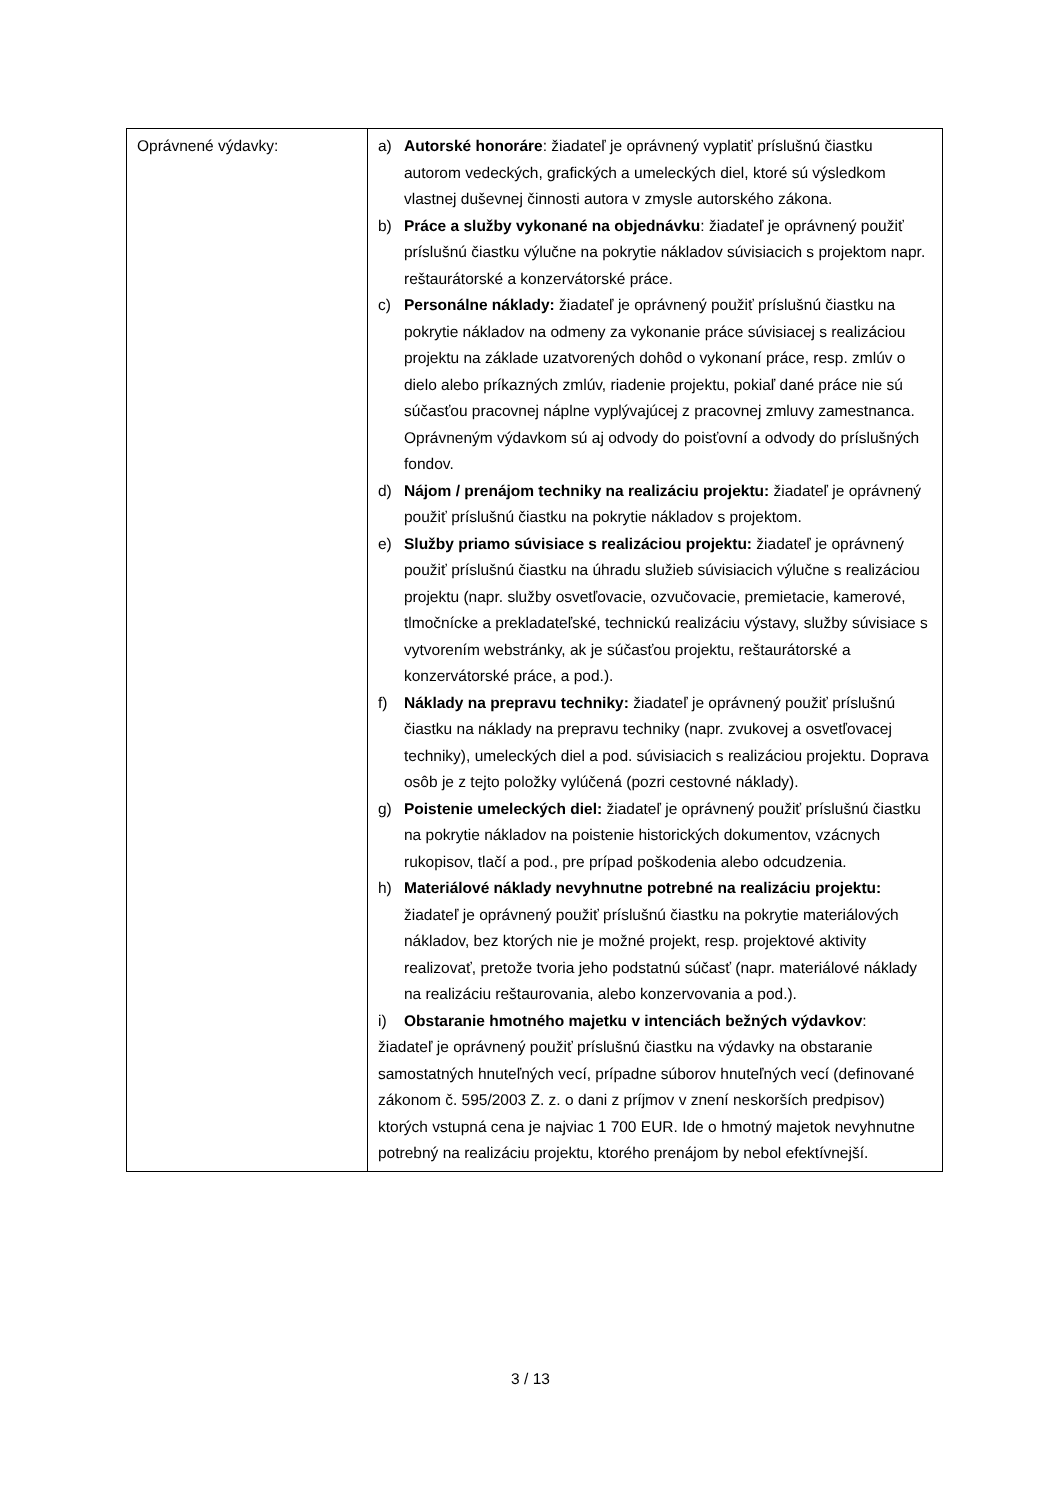| Oprávnené výdavky: | a) Autorské honoráre : žiadateľ je oprávnený vyplatiť príslušnú čiastku autorom vedeckých, grafických a umeleckých diel, ktoré sú výsledkom vlastnej duševnej činnosti autora v zmysle autorského zákona. b) Práce a služby vykonané na objednávku : žiadateľ je oprávnený použiť príslušnú čiastku výlučne na pokrytie nákladov súvisiacich s projektom napr. reštaurátorské a konzervátorské práce. c) Personálne náklady: žiadateľ je oprávnený použiť príslušnú čiastku na pokrytie nákladov na odmeny za vykonanie práce súvisiacej s realizáciou projektu na základe uzatvorených dohôd o vykonaní práce, resp. zmlúv o dielo alebo príkazných zmlúv, riadenie projektu, pokiaľ dané práce nie sú súčasťou pracovnej náplne vyplývajúcej z pracovnej zmluvy zamestnanca. Oprávneným výdavkom sú aj odvody do poisťovní a odvody do príslušných fondov. d) Nájom / prenájom techniky na realizáciu projektu: žiadateľ je oprávnený použiť príslušnú čiastku na pokrytie nákladov s projektom. e) Služby priamo súvisiace s realizáciou projektu: žiadateľ je oprávnený použiť príslušnú čiastku na úhradu služieb súvisiacich výlučne s realizáciou projektu (napr. služby osvetľovacie, ozvučovacie, premietacie, kamerové, tlmočnícke a prekladateľské, technickú realizáciu výstavy, služby súvisiace s vytvorením webstránky, ak je súčasťou projektu, reštaurátorské a konzervátorské práce, a pod.). f) Náklady na prepravu techniky: žiadateľ je oprávnený použiť príslušnú čiastku na náklady na prepravu techniky (napr. zvukovej a osvetľovacej techniky), umeleckých diel a pod. súvisiacich s realizáciou projektu. Doprava osôb je z tejto položky vylúčená (pozri cestovné náklady). g) Poistenie umeleckých diel: žiadateľ je oprávnený použiť príslušnú čiastku na pokrytie nákladov na poistenie historických dokumentov, vzácnych rukopisov, tlačí a pod., pre prípad poškodenia alebo odcudzenia. h) Materiálové náklady nevyhnutne potrebné na realizáciu projektu: žiadateľ je oprávnený použiť príslušnú čiastku na pokrytie materiálových nákladov, bez ktorých nie je možné projekt, resp. projektové aktivity realizovať, pretože tvoria jeho podstatnú súčasť (napr. materiálové náklady na realizáciu reštaurovania, alebo konzervovania a pod.). i) Obstaranie hmotného majetku v intenciách bežných výdavkov : žiadateľ je oprávnený použiť príslušnú čiastku na výdavky na obstaranie samostatných hnuteľných vecí, prípadne súborov hnuteľných vecí (definované zákonom č. 595/2003 Z. z. o dani z príjmov v znení neskorších predpisov) ktorých vstupná cena je najviac 1 700 EUR. Ide o hmotný majetok nevyhnutne potrebný na realizáciu projektu, ktorého prenájom by nebol efektívnejší. |
3 / 13